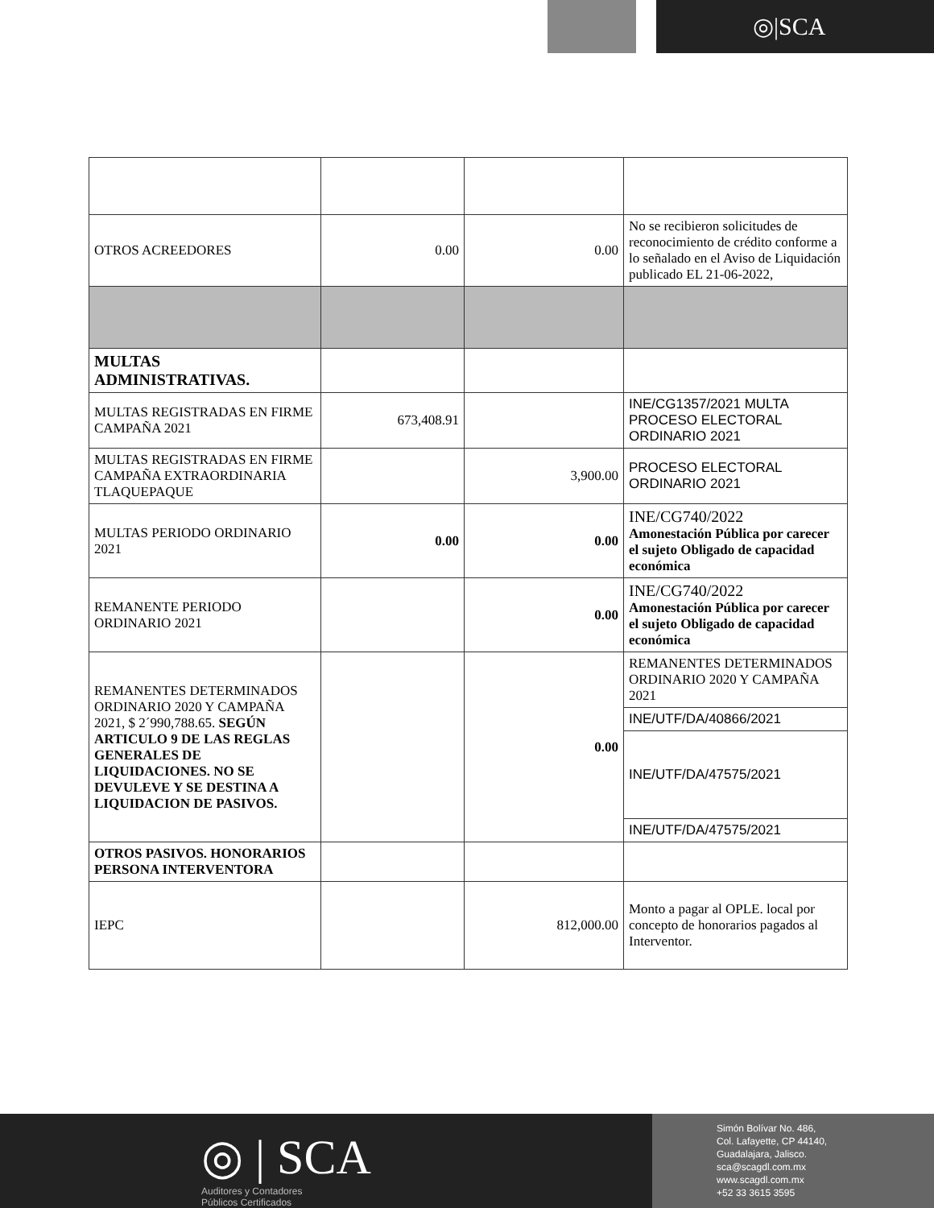◎|SCA
| OTROS ACREEDORES | 0.00 | 0.00 | No se recibieron solicitudes de reconocimiento de crédito conforme a lo señalado en el Aviso de Liquidación publicado EL 21-06-2022, |
| MULTAS ADMINISTRATIVAS. | | | |
| MULTAS REGISTRADAS EN FIRME CAMPAÑA 2021 | 673,408.91 | | INE/CG1357/2021 MULTA PROCESO ELECTORAL ORDINARIO 2021 |
| MULTAS REGISTRADAS EN FIRME CAMPAÑA EXTRAORDINARIA TLAQUEPAQUE | | 3,900.00 | PROCESO ELECTORAL ORDINARIO 2021 |
| MULTAS PERIODO ORDINARIO 2021 | 0.00 | 0.00 | INE/CG740/2022 Amonestación Pública por carecer el sujeto Obligado de capacidad económica |
| REMANENTE PERIODO ORDINARIO 2021 | | 0.00 | INE/CG740/2022 Amonestación Pública por carecer el sujeto Obligado de capacidad económica |
| REMANENTES DETERMINADOS ORDINARIO 2020 Y CAMPAÑA 2021, $ 2´990,788.65. SEGÚN ARTICULO 9 DE LAS REGLAS GENERALES DE LIQUIDACIONES. NO SE DEVULEVE Y SE DESTINA A LIQUIDACION DE PASIVOS. | | 0.00 | REMANENTES DETERMINADOS ORDINARIO 2020 Y CAMPAÑA 2021 |
| | | | INE/UTF/DA/40866/2021 |
| | | | INE/UTF/DA/47575/2021 |
| | | | INE/UTF/DA/47575/2021 |
| OTROS PASIVOS. HONORARIOS PERSONA INTERVENTORA | | | |
| IEPC | | 812,000.00 | Monto a pagar al OPLE. local por concepto de honorarios pagados al Interventor. |
◎ | SCA
Auditores y Contadores
Públicos Certificados
Simón Bolívar No. 486,
Col. Lafayette, CP 44140,
Guadalajara, Jalisco.
sca@scagdl.com.mx
www.scagdl.com.mx
+52 33 3615 3595